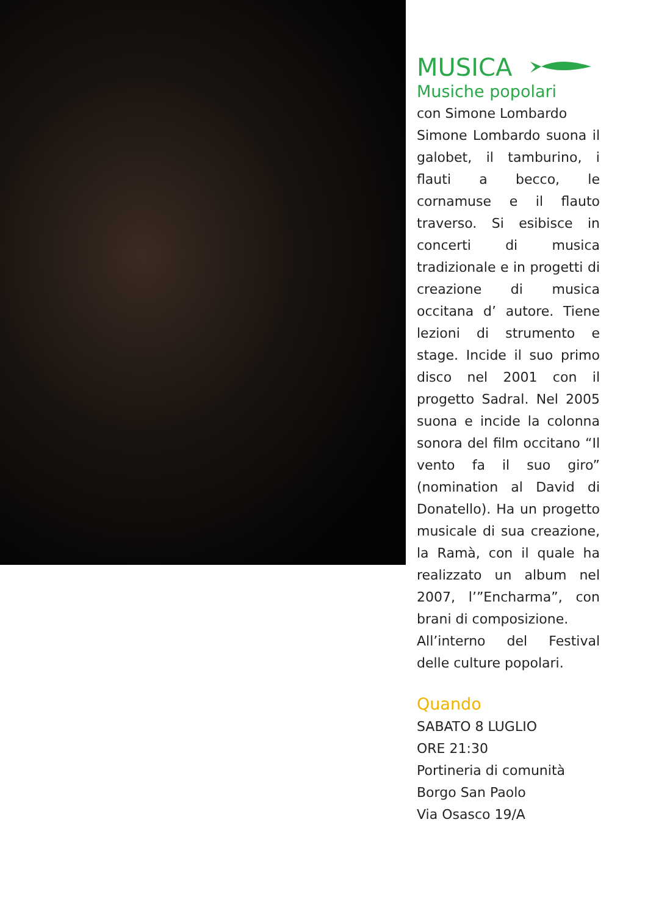MUSICA
Musiche popolari
con Simone Lombardo
Simone Lombardo suona il galobet, il tamburino, i flauti a becco, le cornamuse e il flauto traverso. Si esibisce in concerti di musica tradizionale e in progetti di creazione di musica occitana d’ autore. Tiene lezioni di strumento e stage. Incide il suo primo disco nel 2001 con il progetto Sadral. Nel 2005 suona e incide la colonna sonora del film occitano “Il vento fa il suo giro” (nomination al David di Donatello). Ha un progetto musicale di sua creazione, la Ramà, con il quale ha realizzato un album nel 2007, l’”Encharma”, con brani di composizione.
All’interno del Festival delle culture popolari.
Quando
SABATO 8 LUGLIO
ORE 21:30
Portineria di comunità
Borgo San Paolo
Via Osasco 19/A